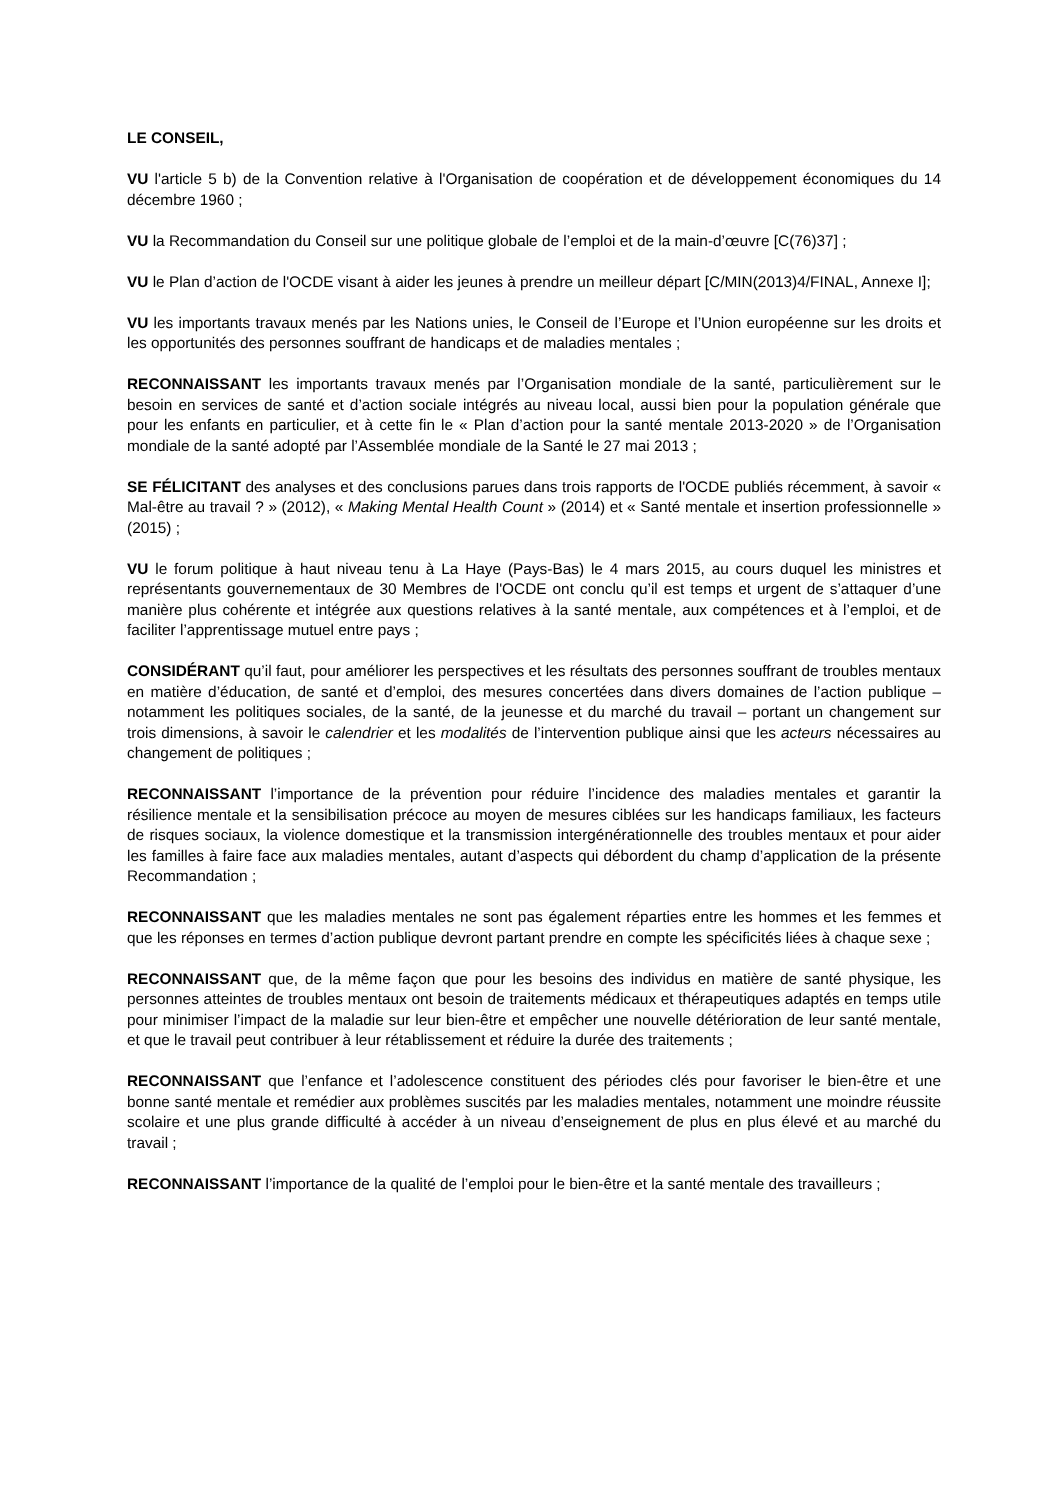LE CONSEIL,
VU l'article 5 b) de la Convention relative à l'Organisation de coopération et de développement économiques du 14 décembre 1960 ;
VU la Recommandation du Conseil sur une politique globale de l’emploi et de la main-d’œuvre [C(76)37] ;
VU le Plan d’action de l'OCDE visant à aider les jeunes à prendre un meilleur départ [C/MIN(2013)4/FINAL, Annexe I];
VU les importants travaux menés par les Nations unies, le Conseil de l’Europe et l’Union européenne sur les droits et les opportunités des personnes souffrant de handicaps et de maladies mentales ;
RECONNAISSANT les importants travaux menés par l’Organisation mondiale de la santé, particulièrement sur le besoin en services de santé et d’action sociale intégrés au niveau local, aussi bien pour la population générale que pour les enfants en particulier, et à cette fin le « Plan d’action pour la santé mentale 2013-2020 » de l’Organisation mondiale de la santé adopté par l’Assemblée mondiale de la Santé le 27 mai 2013 ;
SE FÉLICITANT des analyses et des conclusions parues dans trois rapports de l'OCDE publiés récemment, à savoir « Mal-être au travail ? » (2012), « Making Mental Health Count » (2014) et « Santé mentale et insertion professionnelle » (2015) ;
VU le forum politique à haut niveau tenu à La Haye (Pays-Bas) le 4 mars 2015, au cours duquel les ministres et représentants gouvernementaux de 30 Membres de l'OCDE ont conclu qu’il est temps et urgent de s’attaquer d’une manière plus cohérente et intégrée aux questions relatives à la santé mentale, aux compétences et à l’emploi, et de faciliter l’apprentissage mutuel entre pays ;
CONSIDÉRANT qu’il faut, pour améliorer les perspectives et les résultats des personnes souffrant de troubles mentaux en matière d’éducation, de santé et d’emploi, des mesures concertées dans divers domaines de l’action publique – notamment les politiques sociales, de la santé, de la jeunesse et du marché du travail – portant un changement sur trois dimensions, à savoir le calendrier et les modalités de l’intervention publique ainsi que les acteurs nécessaires au changement de politiques ;
RECONNAISSANT l’importance de la prévention pour réduire l’incidence des maladies mentales et garantir la résilience mentale et la sensibilisation précoce au moyen de mesures ciblées sur les handicaps familiaux, les facteurs de risques sociaux, la violence domestique et la transmission intergénérationnelle des troubles mentaux et pour aider les familles à faire face aux maladies mentales, autant d’aspects qui débordent du champ d’application de la présente Recommandation ;
RECONNAISSANT que les maladies mentales ne sont pas également réparties entre les hommes et les femmes et que les réponses en termes d’action publique devront partant prendre en compte les spécificités liées à chaque sexe ;
RECONNAISSANT que, de la même façon que pour les besoins des individus en matière de santé physique, les personnes atteintes de troubles mentaux ont besoin de traitements médicaux et thérapeutiques adaptés en temps utile pour minimiser l’impact de la maladie sur leur bien-être et empêcher une nouvelle détérioration de leur santé mentale, et que le travail peut contribuer à leur rétablissement et réduire la durée des traitements ;
RECONNAISSANT que l’enfance et l’adolescence constituent des périodes clés pour favoriser le bien-être et une bonne santé mentale et remédier aux problèmes suscités par les maladies mentales, notamment une moindre réussite scolaire et une plus grande difficulté à accéder à un niveau d’enseignement de plus en plus élevé et au marché du travail ;
RECONNAISSANT l’importance de la qualité de l’emploi pour le bien-être et la santé mentale des travailleurs ;